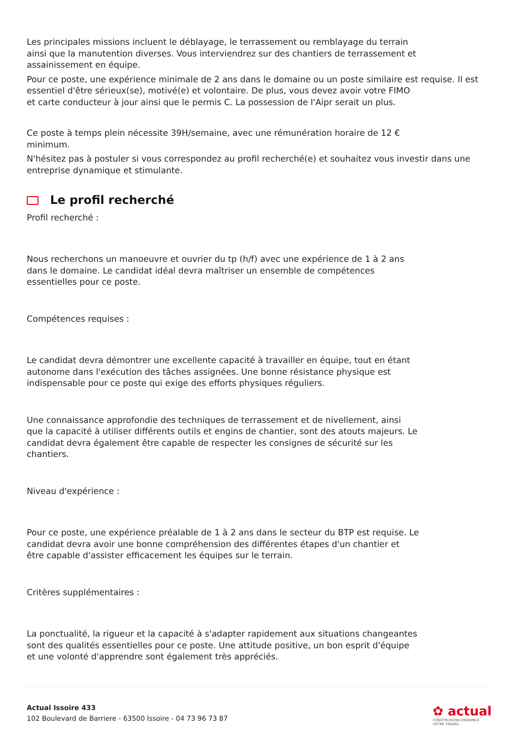Les principales missions incluent le déblayage, le terrassement ou remblayage du terrain
ainsi que la manutention diverses. Vous interviendrez sur des chantiers de terrassement et
assainissement en équipe.
Pour ce poste, une expérience minimale de 2 ans dans le domaine ou un poste similaire est requise. Il est essentiel d'être sérieux(se), motivé(e) et volontaire. De plus, vous devez avoir votre FIMO
et carte conducteur à jour ainsi que le permis C. La possession de l'Aipr serait un plus.
Ce poste à temps plein nécessite 39H/semaine, avec une rémunération horaire de 12 €
minimum.
N'hésitez pas à postuler si vous correspondez au profil recherché(e) et souhaitez vous investir dans une entreprise dynamique et stimulante.
Le profil recherché
Profil recherché :
Nous recherchons un manoeuvre et ouvrier du tp (h/f) avec une expérience de 1 à 2 ans
dans le domaine. Le candidat idéal devra maîtriser un ensemble de compétences
essentielles pour ce poste.
Compétences requises :
Le candidat devra démontrer une excellente capacité à travailler en équipe, tout en étant
autonome dans l'exécution des tâches assignées. Une bonne résistance physique est
indispensable pour ce poste qui exige des efforts physiques réguliers.
Une connaissance approfondie des techniques de terrassement et de nivellement, ainsi
que la capacité à utiliser différents outils et engins de chantier, sont des atouts majeurs. Le
candidat devra également être capable de respecter les consignes de sécurité sur les
chantiers.
Niveau d'expérience :
Pour ce poste, une expérience préalable de 1 à 2 ans dans le secteur du BTP est requise. Le
candidat devra avoir une bonne compréhension des différentes étapes d'un chantier et
être capable d'assister efficacement les équipes sur le terrain.
Critères supplémentaires :
La ponctualité, la rigueur et la capacité à s'adapter rapidement aux situations changeantes
sont des qualités essentielles pour ce poste. Une attitude positive, un bon esprit d'équipe
et une volonté d'apprendre sont également très appréciés.
Actual Issoire 433
102 Boulevard de Barriere - 63500 Issoire - 04 73 96 73 87
✿ actual
CONSTRUISONS ENSEMBLE
VOTRE TRAVAIL